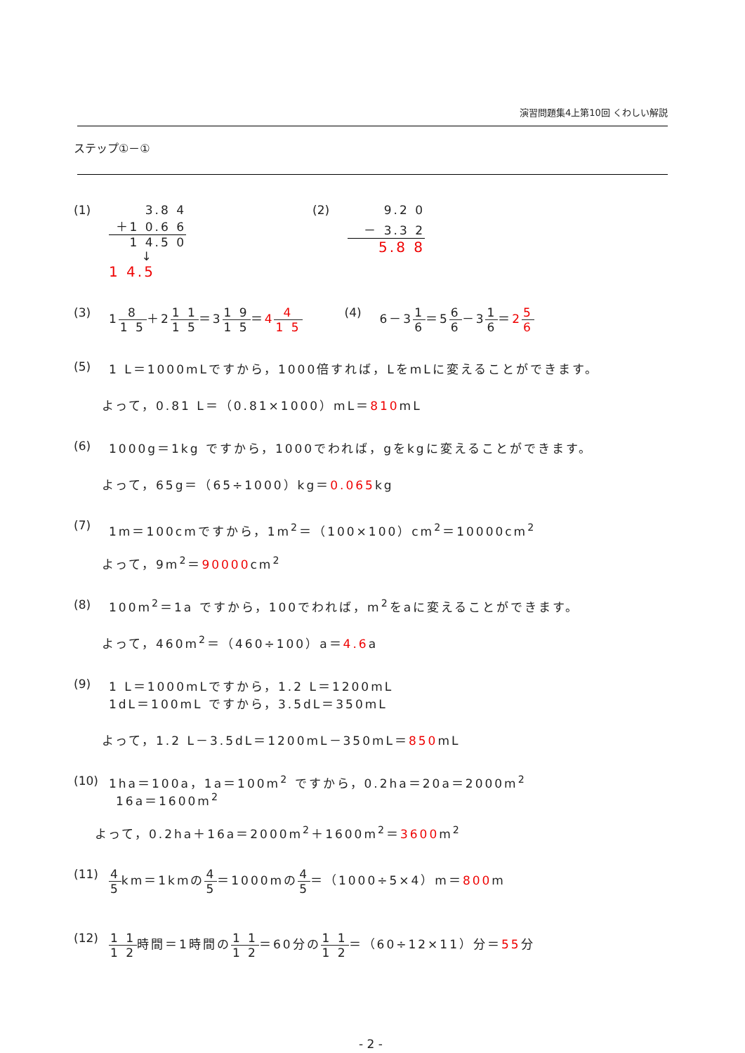演習問題集4上第10回 くわしい解説
ステップ①－①
(1) 3.8 4
＋1 0.6 6
1 4.5 0
↓
1 4.5
(2) 9.2 0
－ 3.3 2
5.8 8
(3) 18 1 5＋21 1 1 5＝31 9 1 5＝44 1 5
(4) 6－31 6＝56 6－31 6＝25 6
(5) 1 L＝1000mLですから，1000倍すれば，LをmLに変えることができます。
よって，0.81 L＝（0.81×1000）mL＝810mL
(6) 1000g＝1kg ですから，1000でわれば，gをkgに変えることができます。
よって，65g＝（65÷1000）kg＝0.065kg
(7) 1m＝100cmですから，1m<sup>2</sup>＝（100×100）cm<sup>2</sup>＝10000cm<sup>2</sup>
よって，9m<sup>2</sup>＝90000cm<sup>2</sup>
(8) 100m<sup>2</sup>＝1a ですから，100でわれば，m<sup>2</sup>をaに変えることができます。
よって，460m<sup>2</sup>＝（460÷100）a＝4.6a
(9) 1 L＝1000mLですから，1.2 L＝1200mL
1dL＝100mL ですから，3.5dL＝350mL
よって，1.2 L－3.5dL＝1200mL－350mL＝850mL
(10)
1ha＝100a，1a＝100m<sup>2</sup> ですから，0.2ha＝20a＝2000m<sup>2</sup>
16a＝1600m<sup>2</sup>
よって，0.2ha＋16a＝2000m<sup>2</sup>＋1600m<sup>2</sup>＝3600m<sup>2</sup>
(11)
4 5km＝1kmの4 5＝1000mの4 5＝（1000÷5×4）m＝800m
(12)
1 1 1 2時間＝1時間の1 1 1 2＝60分の1 1 1 2＝（60÷12×11）分＝55分
- 2 -